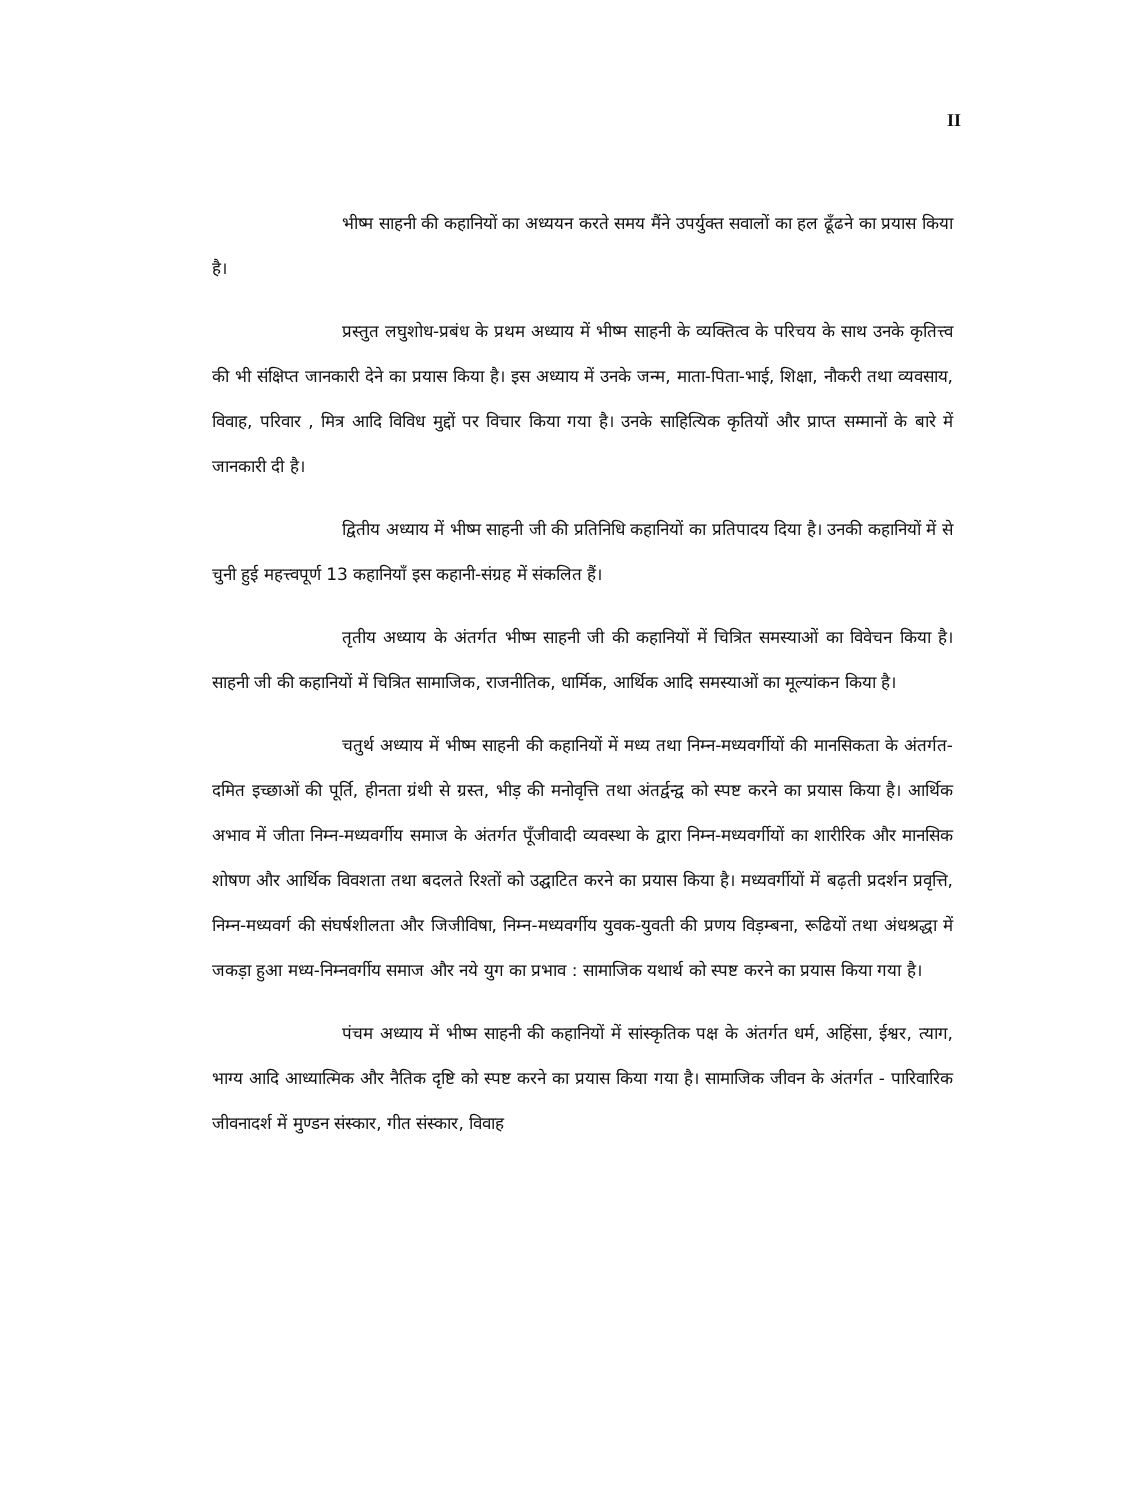II
भीष्म साहनी की कहानियों का अध्ययन करते समय मैंने उपर्युक्त सवालों का हल ढूँढने का प्रयास किया है।
प्रस्तुत लघुशोध-प्रबंध के प्रथम अध्याय में भीष्म साहनी के व्यक्तित्व के परिचय के साथ उनके कृतित्त्व की भी संक्षिप्त जानकारी देने का प्रयास किया है। इस अध्याय में उनके जन्म, माता-पिता-भाई, शिक्षा, नौकरी तथा व्यवसाय, विवाह, परिवार , मित्र आदि विविध मुद्दों पर विचार किया गया है। उनके साहित्यिक कृतियों और प्राप्त सम्मानों के बारे में जानकारी दी है।
द्वितीय अध्याय में भीष्म साहनी जी की प्रतिनिधि कहानियों का प्रतिपादय दिया है। उनकी कहानियों में से चुनी हुई महत्त्वपूर्ण 13 कहानियाँ इस कहानी-संग्रह में संकलित हैं।
तृतीय अध्याय के अंतर्गत भीष्म साहनी जी की कहानियों में चित्रित समस्याओं का विवेचन किया है। साहनी जी की कहानियों में चित्रित सामाजिक, राजनीतिक, धार्मिक, आर्थिक आदि समस्याओं का मूल्यांकन किया है।
चतुर्थ अध्याय में भीष्म साहनी की कहानियों में मध्य तथा निम्न-मध्यवर्गीयों की मानसिकता के अंतर्गत-दमित इच्छाओं की पूर्ति, हीनता ग्रंथी से ग्रस्त, भीड़ की मनोवृत्ति तथा अंतर्द्वन्द्व को स्पष्ट करने का प्रयास किया है। आर्थिक अभाव में जीता निम्न-मध्यवर्गीय समाज के अंतर्गत पूँजीवादी व्यवस्था के द्वारा निम्न-मध्यवर्गीयों का शारीरिक और मानसिक शोषण और आर्थिक विवशता तथा बदलते रिश्तों को उद्घाटित करने का प्रयास किया है। मध्यवर्गीयों में बढ़ती प्रदर्शन प्रवृत्ति, निम्न-मध्यवर्ग की संघर्षशीलता और जिजीविषा, निम्न-मध्यवर्गीय युवक-युवती की प्रणय विड़म्बना, रूढियों तथा अंधश्रद्धा में जकड़ा हुआ मध्य-निम्नवर्गीय समाज और नये युग का प्रभाव : सामाजिक यथार्थ को स्पष्ट करने का प्रयास किया गया है।
पंचम अध्याय में भीष्म साहनी की कहानियों में सांस्कृतिक पक्ष के अंतर्गत धर्म, अहिंसा, ईश्वर, त्याग, भाग्य आदि आध्यात्मिक और नैतिक दृष्टि को स्पष्ट करने का प्रयास किया गया है। सामाजिक जीवन के अंतर्गत - पारिवारिक जीवनादर्श में मुण्डन संस्कार, गीत संस्कार, विवाह